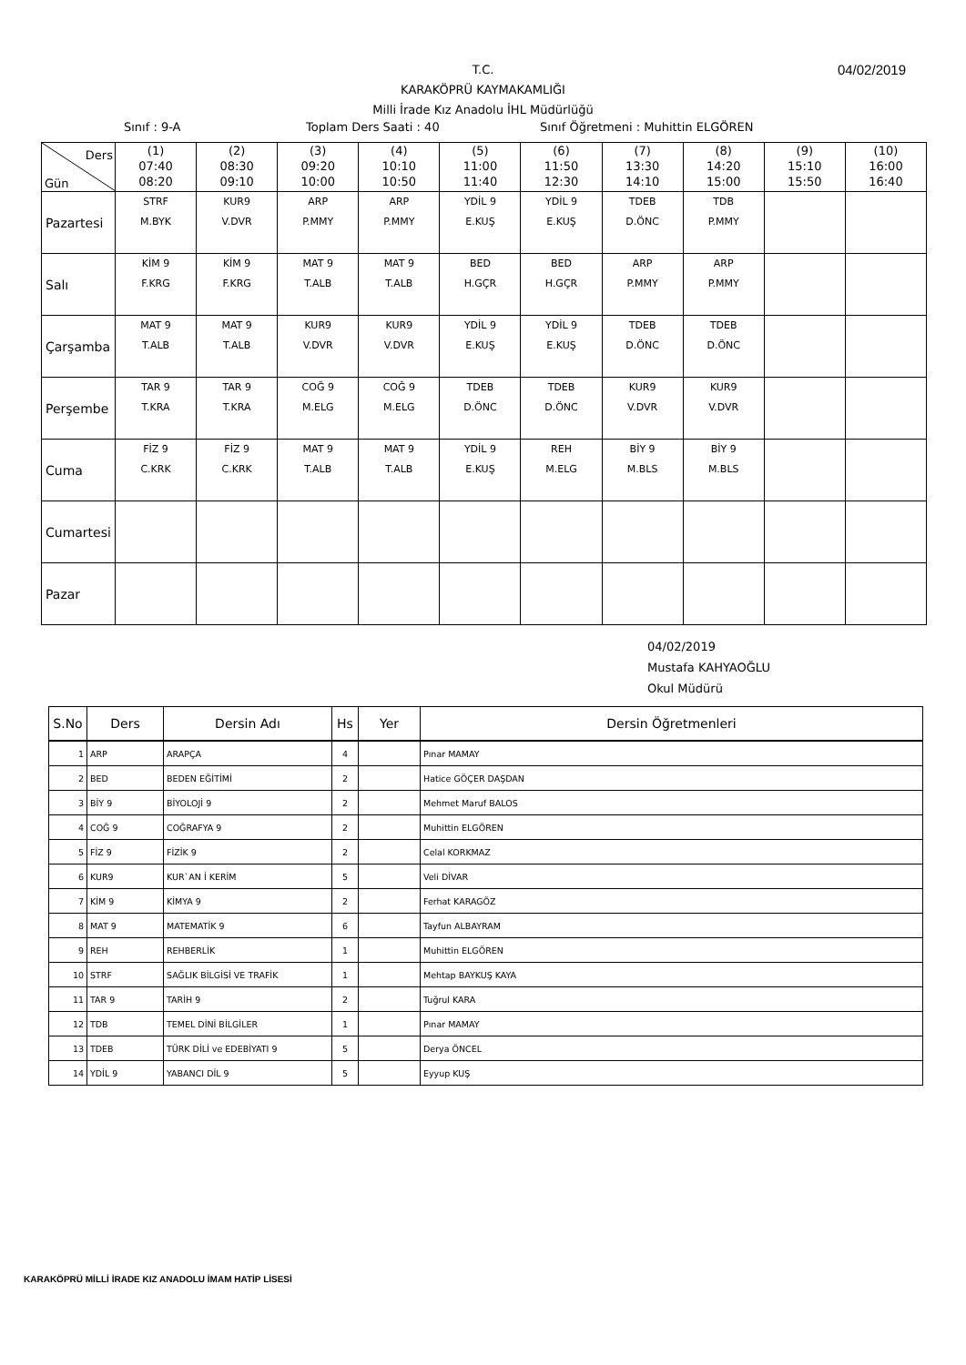04/02/2019
T.C.
KARAKÖPRÜ KAYMAKAMLIĞI
Milli İrade Kız Anadolu İHL Müdürlüğü
Sınıf : 9-A Toplam Ders Saati : 40 Sınıf Öğretmeni : Muhittin ELGÖREN
| Ders Gün | (1) 07:40 08:20 | (2) 08:30 09:10 | (3) 09:20 10:00 | (4) 10:10 10:50 | (5) 11:00 11:40 | (6) 11:50 12:30 | (7) 13:30 14:10 | (8) 14:20 15:00 | (9) 15:10 15:50 | (10) 16:00 16:40 |
| --- | --- | --- | --- | --- | --- | --- | --- | --- | --- | --- |
| Pazartesi | STRF M.BYK | KUR9 V.DVR | ARP P.MMY | ARP P.MMY | YDİL 9 E.KUŞ | YDİL 9 E.KUŞ | TDEB D.ÖNC | TDB P.MMY | | |
| Salı | KİM 9 F.KRG | KİM 9 F.KRG | MAT 9 T.ALB | MAT 9 T.ALB | BED H.GÇR | BED H.GÇR | ARP P.MMY | ARP P.MMY | | |
| Çarşamba | MAT 9 T.ALB | MAT 9 T.ALB | KUR9 V.DVR | KUR9 V.DVR | YDİL 9 E.KUŞ | YDİL 9 E.KUŞ | TDEB D.ÖNC | TDEB D.ÖNC | | |
| Perşembe | TAR 9 T.KRA | TAR 9 T.KRA | COĞ 9 M.ELG | COĞ 9 M.ELG | TDEB D.ÖNC | TDEB D.ÖNC | KUR9 V.DVR | KUR9 V.DVR | | |
| Cuma | FİZ 9 C.KRK | FİZ 9 C.KRK | MAT 9 T.ALB | MAT 9 T.ALB | YDİL 9 E.KUŞ | REH M.ELG | BİY 9 M.BLS | BİY 9 M.BLS | | |
| Cumartesi | | | | | | | | | | |
| Pazar | | | | | | | | | | |
04/02/2019
Mustafa KAHYAOĞLU
Okul Müdürü
| S.No | Ders | Dersin Adı | Hs | Yer | Dersin Öğretmenleri |
| --- | --- | --- | --- | --- | --- |
| 1 | ARP | ARAPÇA | 4 | | Pınar MAMAY |
| 2 | BED | BEDEN EĞİTİMİ | 2 | | Hatice GÖÇER DAŞDAN |
| 3 | BİY 9 | BİYOLOJİ 9 | 2 | | Mehmet Maruf BALOS |
| 4 | COĞ 9 | COĞRAFYA 9 | 2 | | Muhittin ELGÖREN |
| 5 | FİZ 9 | FİZİK 9 | 2 | | Celal KORKMAZ |
| 6 | KUR9 | KUR`AN İ KERİM | 5 | | Veli DİVAR |
| 7 | KİM 9 | KİMYA 9 | 2 | | Ferhat KARAGÖZ |
| 8 | MAT 9 | MATEMATİK 9 | 6 | | Tayfun ALBAYRAM |
| 9 | REH | REHBERLİK | 1 | | Muhittin ELGÖREN |
| 10 | STRF | SAĞLIK BİLGİSİ VE TRAFİK | 1 | | Mehtap BAYKUŞ KAYA |
| 11 | TAR 9 | TARİH 9 | 2 | | Tuğrul KARA |
| 12 | TDB | TEMEL DİNİ BİLGİLER | 1 | | Pınar MAMAY |
| 13 | TDEB | TÜRK DİLİ ve EDEBİYATI 9 | 5 | | Derya ÖNCEL |
| 14 | YDİL 9 | YABANCI DİL 9 | 5 | | Eyyup KUŞ |
KARAKÖPRÜ MİLLİ İRADE KIZ ANADOLU İMAM HATİP LİSESİ